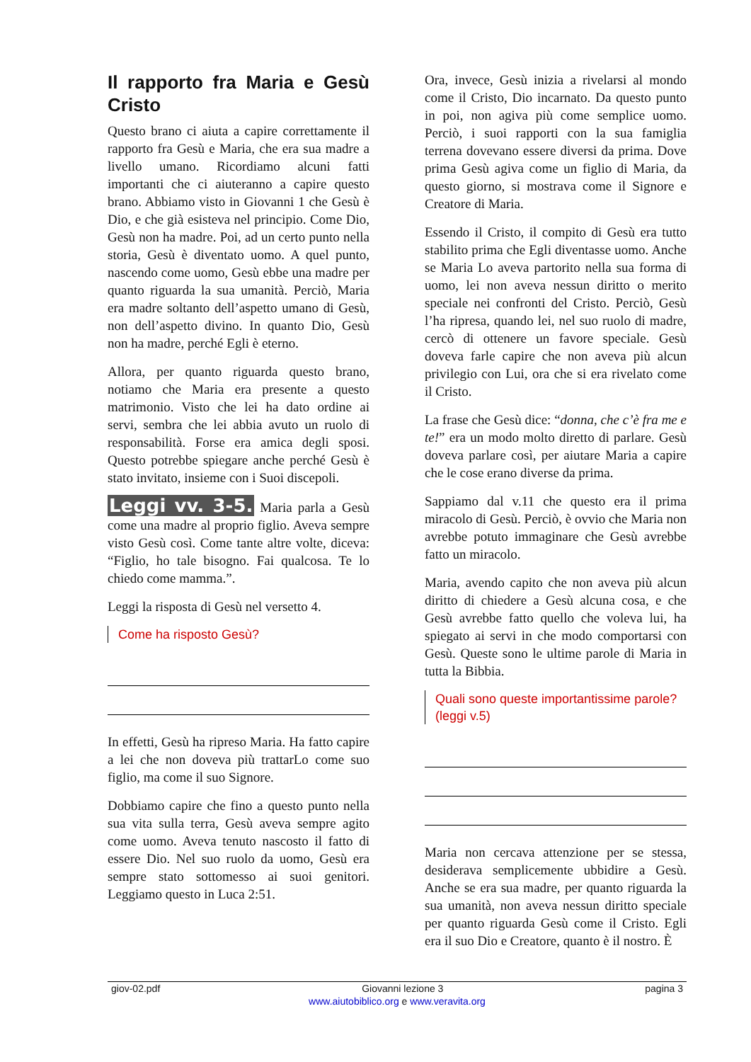Il rapporto fra Maria e Gesù Cristo
Questo brano ci aiuta a capire correttamente il rapporto fra Gesù e Maria, che era sua madre a livello umano. Ricordiamo alcuni fatti importanti che ci aiuteranno a capire questo brano. Abbiamo visto in Giovanni 1 che Gesù è Dio, e che già esisteva nel principio. Come Dio, Gesù non ha madre. Poi, ad un certo punto nella storia, Gesù è diventato uomo. A quel punto, nascendo come uomo, Gesù ebbe una madre per quanto riguarda la sua umanità. Perciò, Maria era madre soltanto dell’aspetto umano di Gesù, non dell’aspetto divino. In quanto Dio, Gesù non ha madre, perché Egli è eterno.
Allora, per quanto riguarda questo brano, notiamo che Maria era presente a questo matrimonio. Visto che lei ha dato ordine ai servi, sembra che lei abbia avuto un ruolo di responsabilità. Forse era amica degli sposi. Questo potrebbe spiegare anche perché Gesù è stato invitato, insieme con i Suoi discepoli.
Leggi vv. 3-5. Maria parla a Gesù come una madre al proprio figlio. Aveva sempre visto Gesù così. Come tante altre volte, diceva: “Figlio, ho tale bisogno. Fai qualcosa. Te lo chiedo come mamma.”.
Leggi la risposta di Gesù nel versetto 4.
Come ha risposto Gesù?
In effetti, Gesù ha ripreso Maria. Ha fatto capire a lei che non doveva più trattarLo come suo figlio, ma come il suo Signore.
Dobbiamo capire che fino a questo punto nella sua vita sulla terra, Gesù aveva sempre agito come uomo. Aveva tenuto nascosto il fatto di essere Dio. Nel suo ruolo da uomo, Gesù era sempre stato sottomesso ai suoi genitori. Leggiamo questo in Luca 2:51.
Ora, invece, Gesù inizia a rivelarsi al mondo come il Cristo, Dio incarnato. Da questo punto in poi, non agiva più come semplice uomo. Perciò, i suoi rapporti con la sua famiglia terrena dovevano essere diversi da prima. Dove prima Gesù agiva come un figlio di Maria, da questo giorno, si mostrava come il Signore e Creatore di Maria.
Essendo il Cristo, il compito di Gesù era tutto stabilito prima che Egli diventasse uomo. Anche se Maria Lo aveva partorito nella sua forma di uomo, lei non aveva nessun diritto o merito speciale nei confronti del Cristo. Perciò, Gesù l’ha ripresa, quando lei, nel suo ruolo di madre, cercò di ottenere un favore speciale. Gesù doveva farle capire che non aveva più alcun privilegio con Lui, ora che si era rivelato come il Cristo.
La frase che Gesù dice: “donna, che c’è fra me e te!” era un modo molto diretto di parlare. Gesù doveva parlare così, per aiutare Maria a capire che le cose erano diverse da prima.
Sappiamo dal v.11 che questo era il prima miracolo di Gesù. Perciò, è ovvio che Maria non avrebbe potuto immaginare che Gesù avrebbe fatto un miracolo.
Maria, avendo capito che non aveva più alcun diritto di chiedere a Gesù alcuna cosa, e che Gesù avrebbe fatto quello che voleva lui, ha spiegato ai servi in che modo comportarsi con Gesù. Queste sono le ultime parole di Maria in tutta la Bibbia.
Quali sono queste importantissime parole? (leggi v.5)
Maria non cercava attenzione per se stessa, desiderava semplicemente ubbidire a Gesù. Anche se era sua madre, per quanto riguarda la sua umanità, non aveva nessun diritto speciale per quanto riguarda Gesù come il Cristo. Egli era il suo Dio e Creatore, quanto è il nostro. È
giov-02.pdf Giovanni lezione 3 pagina 3
www.aiutobiblico.org e www.veravita.org